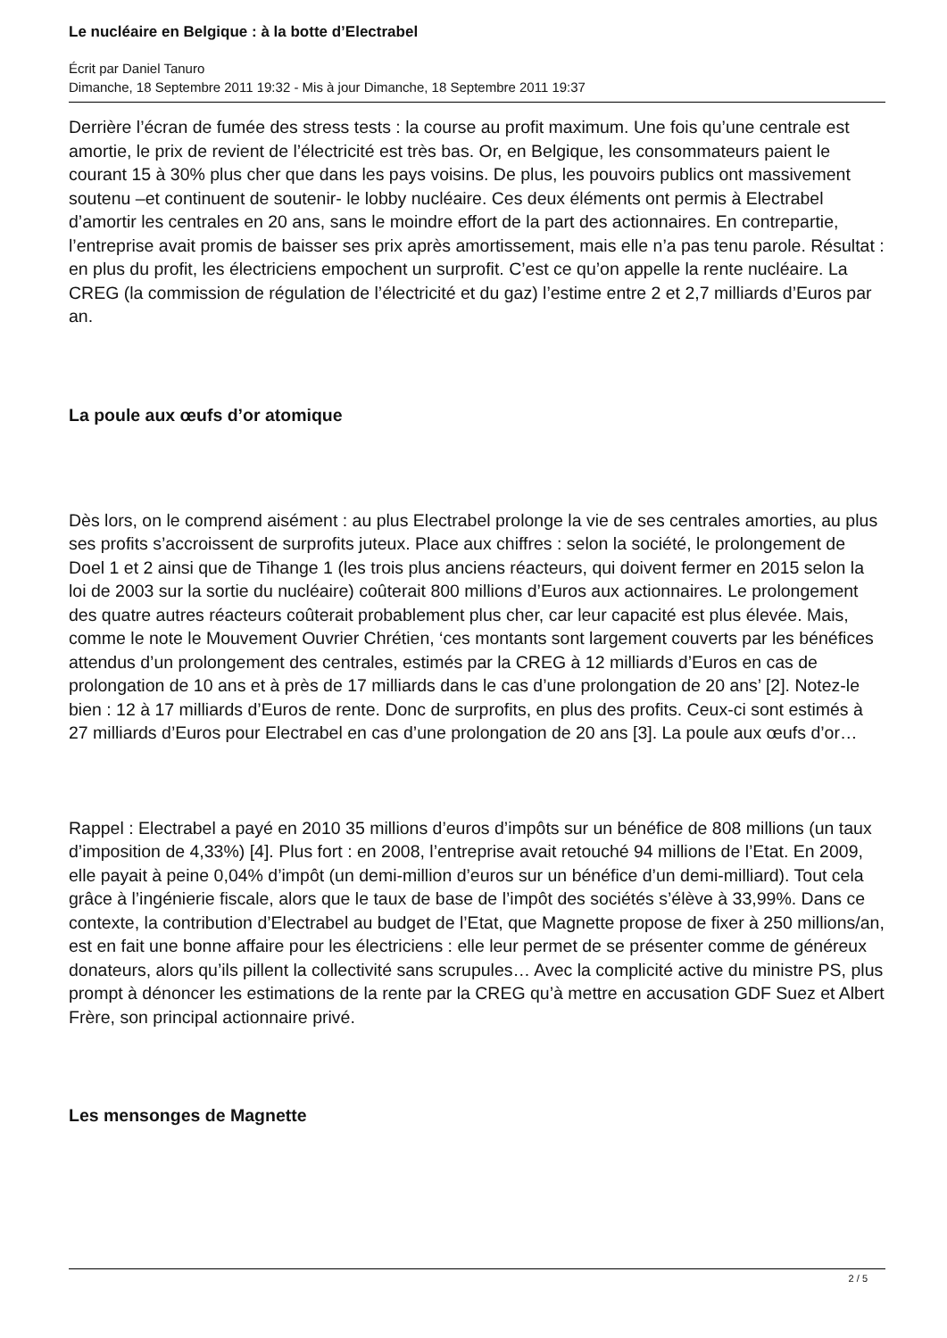Le nucléaire en Belgique : à la botte d’Electrabel
Écrit par Daniel Tanuro
Dimanche, 18 Septembre 2011 19:32 - Mis à jour Dimanche, 18 Septembre 2011 19:37
Derrière l’écran de fumée des stress tests : la course au profit maximum. Une fois qu’une centrale est amortie, le prix de revient de l’électricité est très bas. Or, en Belgique, les consommateurs paient le courant 15 à 30% plus cher que dans les pays voisins. De plus, les pouvoirs publics ont massivement soutenu –et continuent de soutenir- le lobby nucléaire. Ces deux éléments ont permis à Electrabel d’amortir les centrales en 20 ans, sans le moindre effort de la part des actionnaires. En contrepartie, l’entreprise avait promis de baisser ses prix après amortissement, mais elle n’a pas tenu parole. Résultat : en plus du profit, les électriciens empochent un surprofit. C’est ce qu’on appelle la rente nucléaire. La CREG (la commission de régulation de l’électricité et du gaz) l’estime entre 2 et 2,7 milliards d’Euros par an.
La poule aux œufs d’or atomique
Dès lors, on le comprend aisément : au plus Electrabel prolonge la vie de ses centrales amorties, au plus ses profits s’accroissent de surprofits juteux. Place aux chiffres : selon la société, le prolongement de Doel 1 et 2 ainsi que de Tihange 1 (les trois plus anciens réacteurs, qui doivent fermer en 2015 selon la loi de 2003 sur la sortie du nucléaire) coûterait 800 millions d’Euros aux actionnaires. Le prolongement des quatre autres réacteurs coûterait probablement plus cher, car leur capacité est plus élevée. Mais, comme le note le Mouvement Ouvrier Chrétien, ‘ces montants sont largement couverts par les bénéfices attendus d’un prolongement des centrales, estimés par la CREG à 12 milliards d’Euros en cas de prolongation de 10 ans et à près de 17 milliards dans le cas d’une prolongation de 20 ans’ [2]. Notez-le bien : 12 à 17 milliards d’Euros de rente. Donc de surprofits, en plus des profits. Ceux-ci sont estimés à 27 milliards d’Euros pour Electrabel en cas d’une prolongation de 20 ans [3]. La poule aux œufs d’or…
Rappel : Electrabel a payé en 2010 35 millions d’euros d’impôts sur un bénéfice de 808 millions (un taux d’imposition de 4,33%) [4]. Plus fort : en 2008, l’entreprise avait retouché 94 millions de l’Etat. En 2009, elle payait à peine 0,04% d’impôt (un demi-million d’euros sur un bénéfice d’un demi-milliard). Tout cela grâce à l’ingénierie fiscale, alors que le taux de base de l’impôt des sociétés s’élève à 33,99%. Dans ce contexte, la contribution d’Electrabel au budget de l’Etat, que Magnette propose de fixer à 250 millions/an, est en fait une bonne affaire pour les électriciens : elle leur permet de se présenter comme de généreux donateurs, alors qu’ils pillent la collectivité sans scrupules… Avec la complicité active du ministre PS, plus prompt à dénoncer les estimations de la rente par la CREG qu’à mettre en accusation GDF Suez et Albert Frère, son principal actionnaire privé.
Les mensonges de Magnette
2 / 5